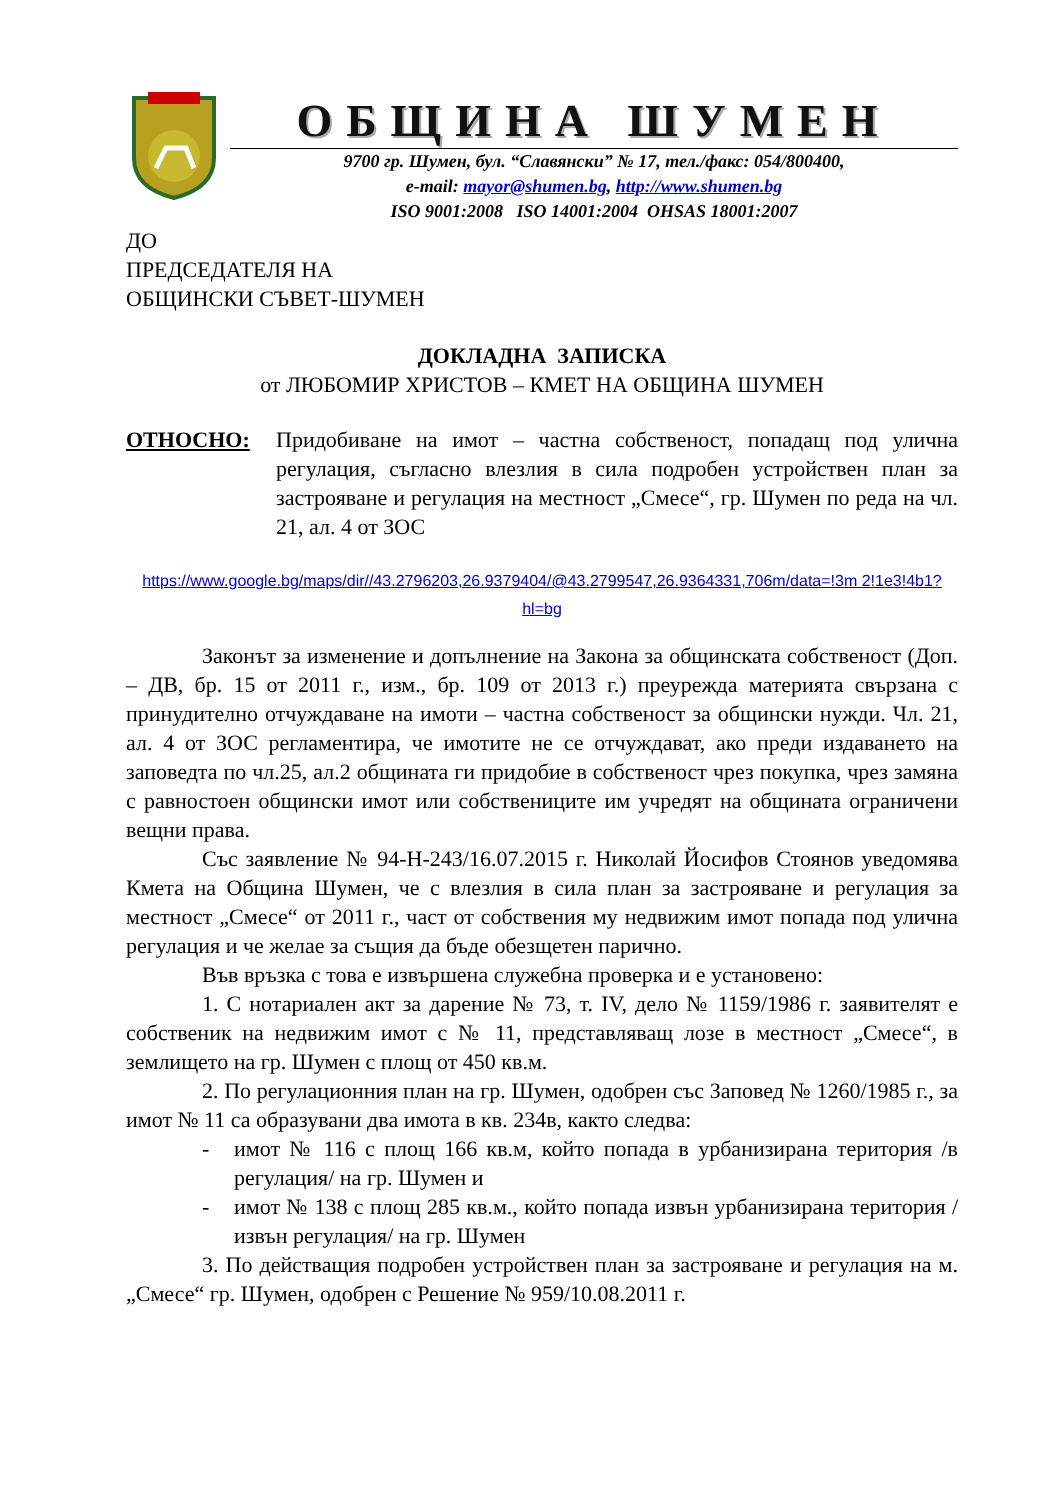ОБЩИНА ШУМЕН
9700 гр. Шумен, бул. “Славянски” № 17, тел./факс: 054/800400,
e-mail: mayor@shumen.bg, http://www.shumen.bg
ISO 9001:2008 ISO 14001:2004 OHSAS 18001:2007
ДО
ПРЕДСЕДАТЕЛЯ НА
ОБЩИНСКИ СЪВЕТ-ШУМЕН
ДОКЛАДНА ЗАПИСКА
от ЛЮБОМИР ХРИСТОВ – КМЕТ НА ОБЩИНА ШУМЕН
ОТНОСНО: Придобиване на имот – частна собственост, попадащ под улична регулация, съгласно влезлия в сила подробен устройствен план за застрояване и регулация на местност „Смесе“, гр. Шумен по реда на чл. 21, ал. 4 от ЗОС
https://www.google.bg/maps/dir//43.2796203,26.9379404/@43.2799547,26.9364331,706m/data=!3m 2!1e3!4b1?hl=bg
Законът за изменение и допълнение на Закона за общинската собственост (Доп. – ДВ, бр. 15 от 2011 г., изм., бр. 109 от 2013 г.) преурежда материята свързана с принудително отчуждаване на имоти – частна собственост за общински нужди. Чл. 21, ал. 4 от ЗОС регламентира, че имотите не се отчуждават, ако преди издаването на заповедта по чл.25, ал.2 общината ги придобие в собственост чрез покупка, чрез замяна с равностоен общински имот или собствениците им учредят на общината ограничени вещни права.
Със заявление № 94-Н-243/16.07.2015 г. Николай Йосифов Стоянов уведомява Кмета на Община Шумен, че с влезлия в сила план за застрояване и регулация за местност „Смесе“ от 2011 г., част от собствения му недвижим имот попада под улична регулация и че желае за същия да бъде обезщетен парично.
Във връзка с това е извършена служебна проверка и е установено:
1. С нотариален акт за дарение № 73, т. IV, дело № 1159/1986 г. заявителят е собственик на недвижим имот с № 11, представляващ лозе в местност „Смесе“, в землището на гр. Шумен с площ от 450 кв.м.
2. По регулационния план на гр. Шумен, одобрен със Заповед № 1260/1985 г., за имот № 11 са образувани два имота в кв. 234в, както следва:
- имот № 116 с площ 166 кв.м, който попада в урбанизирана територия /в регулация/ на гр. Шумен и
- имот № 138 с площ 285 кв.м., който попада извън урбанизирана територия /извън регулация/ на гр. Шумен
3. По действащия подробен устройствен план за застрояване и регулация на м. „Смесе“ гр. Шумен, одобрен с Решение № 959/10.08.2011 г.